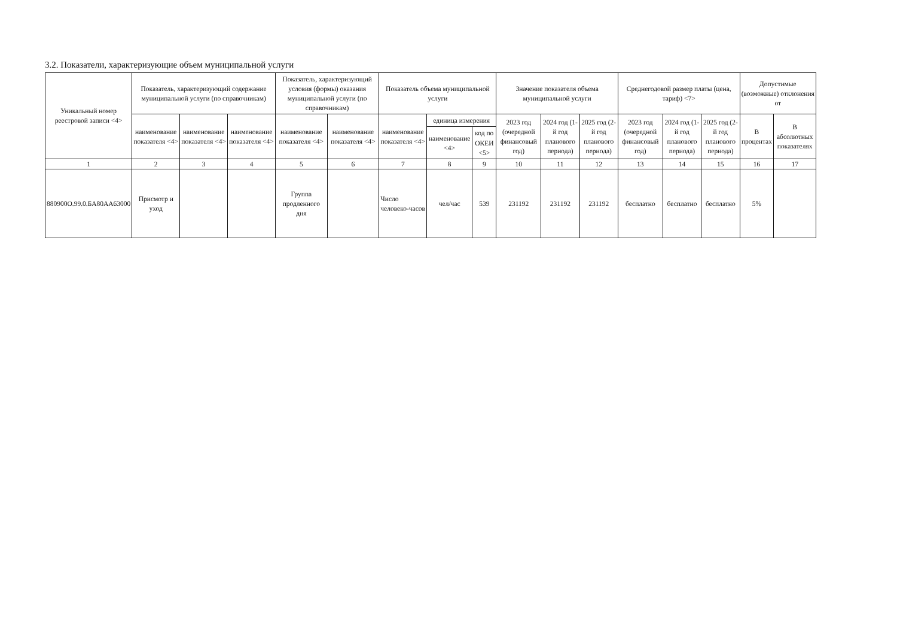3.2. Показатели, характеризующие объем муниципальной услуги
| Уникальный номер реестровой записи <4> | Показатель, характеризующий содержание муниципальной услуги (по справочникам) | | | Показатель, характеризующий условия (формы) оказания муниципальной услуги (по справочникам) | | Показатель объема муниципальной услуги | | | Значение показателя объема муниципальной услуги | | | Среднегодовой размер платы (цена, тариф) <7> | | | Допустимые (возможные) отклонения от | |
| --- | --- | --- | --- | --- | --- | --- | --- | --- | --- | --- | --- | --- | --- | --- | --- | --- |
| | наименование показателя <4> | наименование показателя <4> | наименование показателя <4> | наименование показателя <4> | наименование показателя <4> | наименование показателя <4> | единица измерения | | 2023 год (очередной финансовый год) | 2024 год (1-й год планового периода) | 2025 год (2-й год планового периода) | 2023 год (очередной финансовый год) | 2024 год (1-й год планового периода) | 2025 год (2-й год планового периода) | В процентах | В абсолютных показателях |
| | | | | | | | наименование <4> | код по ОКЕИ <5> | | | | | | | | |
| 1 | 2 | 3 | 4 | 5 | 6 | 7 | 8 | 9 | 10 | 11 | 12 | 13 | 14 | 15 | 16 | 17 |
| 880900О.99.0.БА80АА63000 | Присмотр и уход | | | Группа продленного дня | | Число человеко-часов | чел/час | 539 | 231192 | 231192 | 231192 | бесплатно | бесплатно | бесплатно | 5% | |